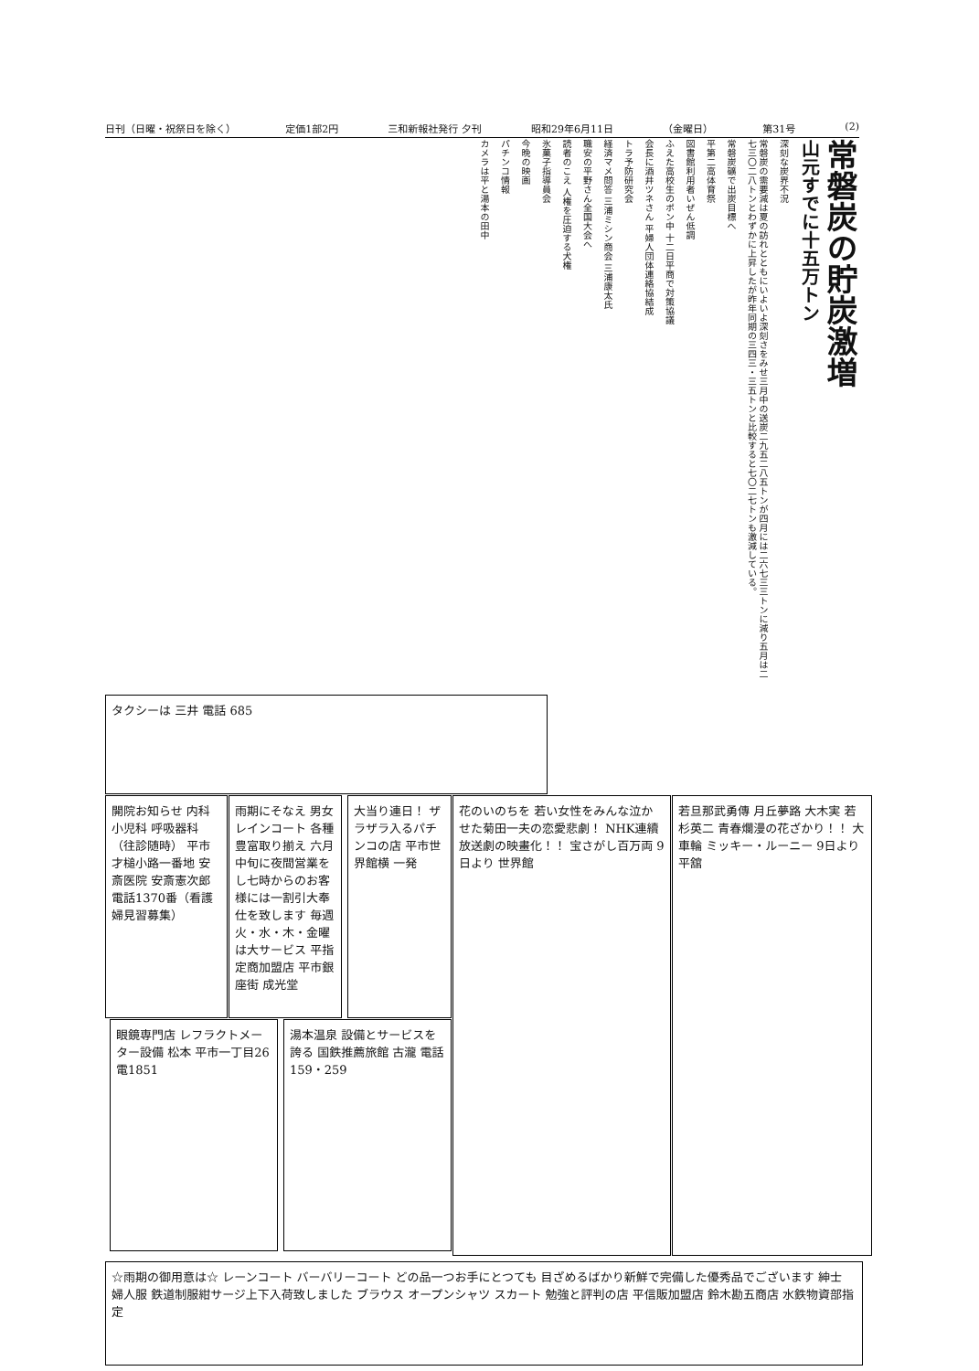日刊（日曜・祝祭日を除く） 定価1部2円 三和新報社発行 夕刊 昭和29年6月11日 （金曜日） 第31号 (2)
常磐炭の貯炭激増
山元すでに十五万トン
深刻な炭界不況
常磐炭の需要減は夏の訪れとともにいよいよ深刻さをみせ三月中の送炭二九五二八五トンが四月には二六七三三トンに減り五月は二七三〇二八トンとわずかに上昇したが昨年同期の三四三・三五トンと比較すると七〇二七トンも激減している。
常磐炭礦で出炭目標へ
平第二高体育祭
図書館利用者いぜん低調
ふえた高校生のポン中 十二日平商で対策協議
会長に酒井ツネさん 平婦人団体連絡協結成
トラ予防研究会
経済マメ問答 三浦ミシン商会 三浦康太氏
職安の平野さん全国大会へ
読者のこえ 人権を圧迫する犬権
氷菓子指導員会
今晩の映画
パチンコ情報
カメラは平と湯本の田中
タクシーは 三井 電話 685
開院お知らせ 内科 小児科 呼吸器科（往診随時） 平市才槌小路一番地 安斎医院 安斎憲次郎 電話1370番（看護婦見習募集）
雨期にそなえ 男女レインコート 各種豊富取り揃え 六月中旬に夜間営業をし七時からのお客様には一割引大奉仕を致します 毎週火・水・木・金曜は大サービス 平指定商加盟店 平市銀座街 成光堂
大当り連日！ ザラザラ入るパチンコの店 平市世界館横 一発
花のいのちを 若い女性をみんな泣かせた菊田一夫の恋愛悲劇！ NHK連續放送劇の映畫化！！ 宝さがし百万両 9日より 世界館
若旦那武勇傳 月丘夢路 大木実 若杉英二 青春爛漫の花ざかり！！ 大車輪 ミッキー・ルーニー 9日より 平舘
眼鏡専門店 レフラクトメーター設備 松本 平市一丁目26 電1851
湯本温泉 設備とサービスを誇る 国鉄推薦旅館 古瀧 電話159・259
☆雨期の御用意は☆ レーンコート バーバリーコート どの品一つお手にとつても 目ざめるばかり新鮮で完備した優秀品でございます 紳士 婦人服 鉄道制服紺サージ上下入荷致しました ブラウス オープンシャツ スカート 勉強と評判の店 平信販加盟店 鈴木勘五商店 水鉄物資部指定